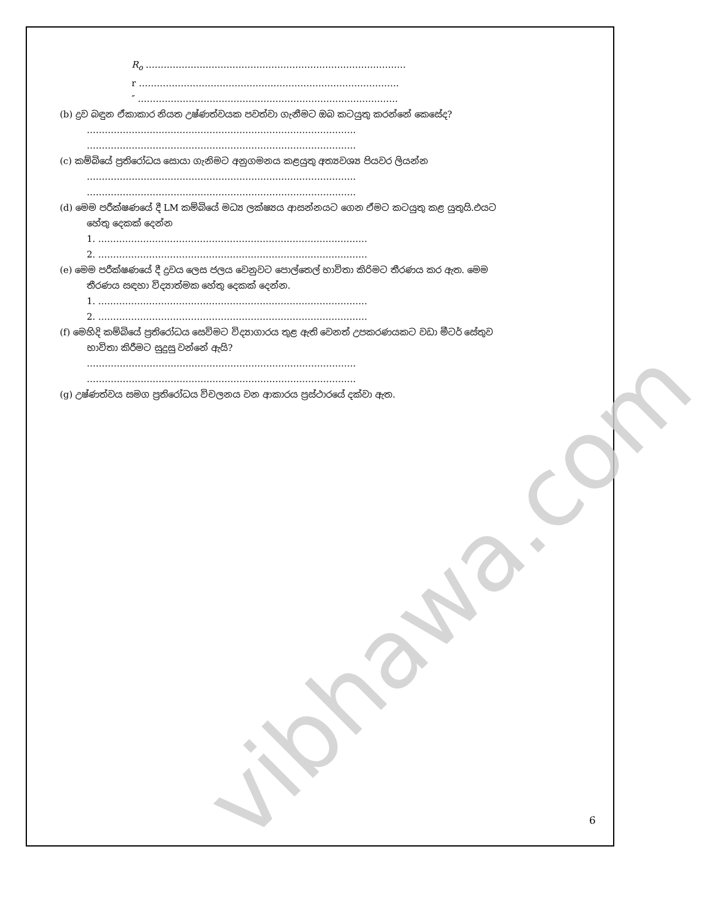vibhawa.com
R<sub>o</sub> ……………………………………………………………………………
r ……………………………………………………………………………
″ ……………………………………………………………………………
(b) ද්‍රව බඳුන ඒකාකාර නියත උෂ්ණත්වයක පවත්වා ගැනීමට ඔබ කටයුතු කරන්නේ කෙසේද?
………………………………………………………………………………
………………………………………………………………………………
(c) කම්බියේ ප්‍රතිරෝධය සොයා ගැනිමට අනුගමනය කළයුතු අත්‍යවශ්‍ය පියවර ලියන්න
………………………………………………………………………………
………………………………………………………………………………
(d) මෙම පරීක්ෂණයේ දී LM කම්බියේ මධ්‍ය ලක්ෂ්‍යය ආසන්නයට ගෙන ඒමට කටයුතු කළ යුතුයි.එයට
හේතු දෙකක් දෙන්න
1. ………………………………………………………………………………
2. ………………………………………………………………………………
(e) මෙම පරීක්ෂණයේ දී ද්‍රවය ලෙස ජලය වෙනුවට පොල්තෙල් භාවිතා කිරිමට තීරණය කර ඇත. මෙම
තීරණය සඳහා විද්‍යාත්මක හේතු දෙකක් දෙන්න.
1. ………………………………………………………………………………
2. ………………………………………………………………………………
(f) මෙහිදි කම්බියේ ප්‍රතිරෝධය සෙවිමට විද්‍යාගාරය තුළ ඇති වෙනත් උපකරණයකට වඩා මීටර් සේතුව
භාවිතා කිරීමට සුදුසු වන්නේ ඇයි?
………………………………………………………………………………
………………………………………………………………………………
(g) උෂ්ණත්වය සමග ප්‍රතිරෝධය විචලනය වන ආකාරය ප්‍රස්ථාරයේ දක්වා ඇත.
6